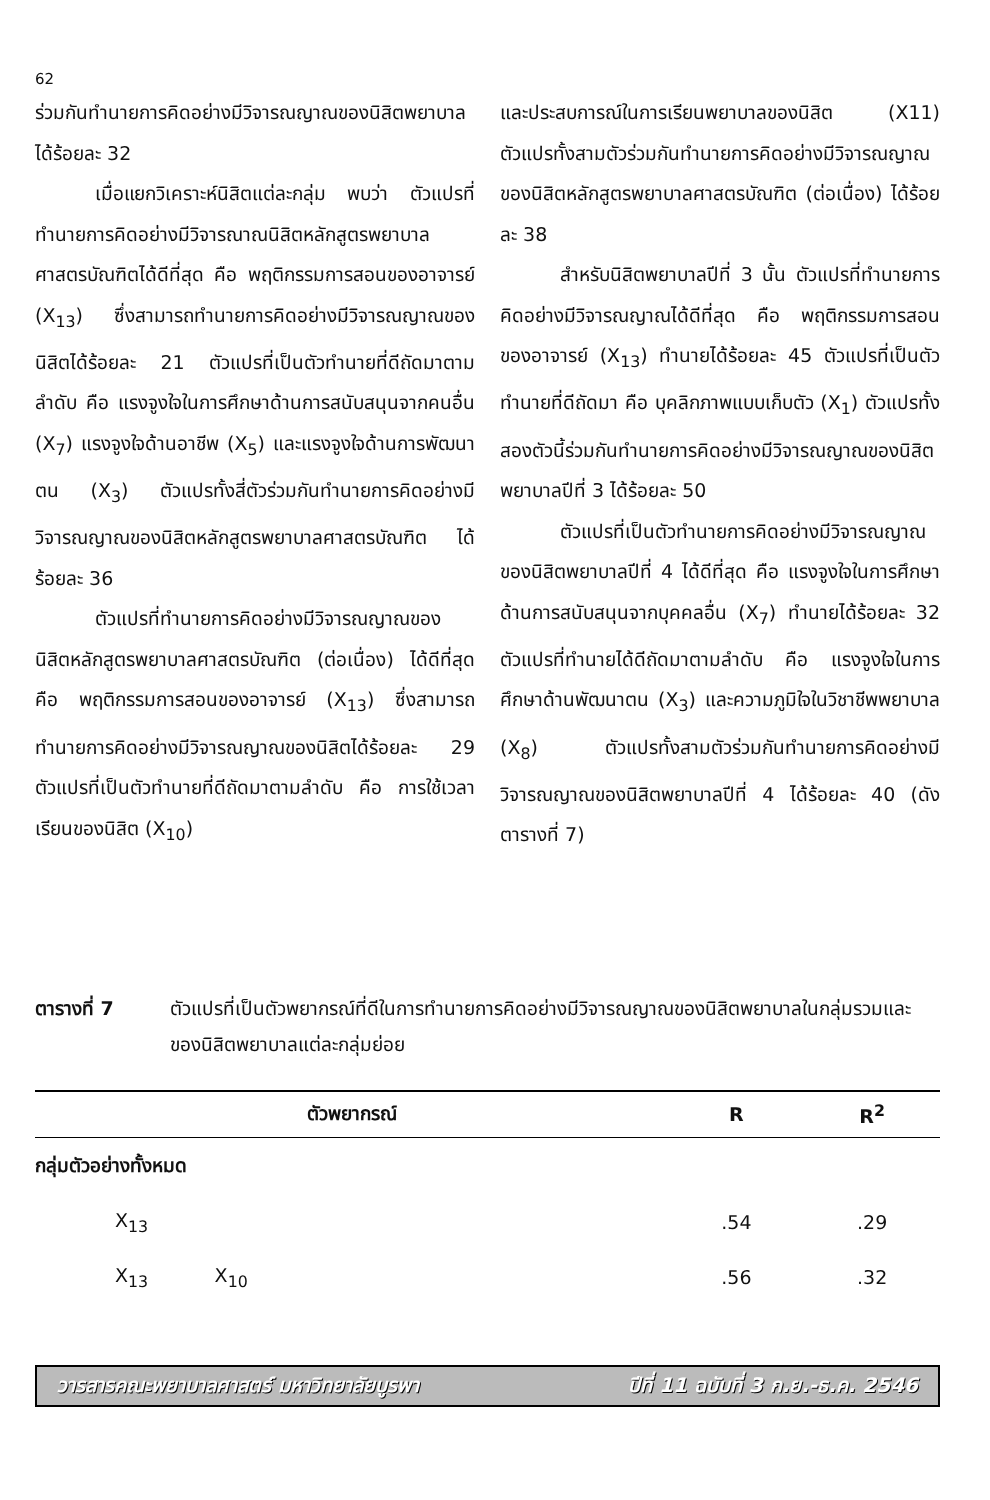62
ร่วมกันทำนายการคิดอย่างมีวิจารณญาณของนิสิตพยาบาลได้ร้อยละ 32
เมื่อแยกวิเคราะห์นิสิตแต่ละกลุ่ม พบว่า ตัวแปรที่ทำนายการคิดอย่างมีวิจารณาณนิสิตหลักสูตรพยาบาลศาสตรบัณฑิตได้ดีที่สุด คือ พฤติกรรมการสอนของอาจารย์ (X<sub>13</sub>) ซึ่งสามารถทำนายการคิดอย่างมีวิจารณญาณของนิสิตได้ร้อยละ 21 ตัวแปรที่เป็นตัวทำนายที่ดีถัดมาตามลำดับ คือ แรงจูงใจในการศึกษาด้านการสนับสนุนจากคนอื่น (X<sub>7</sub>) แรงจูงใจด้านอาชีพ (X<sub>5</sub>) และแรงจูงใจด้านการพัฒนาตน (X<sub>3</sub>) ตัวแปรทั้งสี่ตัวร่วมกันทำนายการคิดอย่างมีวิจารณญาณของนิสิตหลักสูตรพยาบาลศาสตรบัณฑิต ได้ร้อยละ 36
ตัวแปรที่ทำนายการคิดอย่างมีวิจารณญาณของนิสิตหลักสูตรพยาบาลศาสตรบัณฑิต (ต่อเนื่อง) ได้ดีที่สุด คือ พฤติกรรมการสอนของอาจารย์ (X<sub>13</sub>) ซึ่งสามารถทำนายการคิดอย่างมีวิจารณญาณของนิสิตได้ร้อยละ 29 ตัวแปรที่เป็นตัวทำนายที่ดีถัดมาตามลำดับ คือ การใช้เวลาเรียนของนิสิต (X<sub>10</sub>)
และประสบการณ์ในการเรียนพยาบาลของนิสิต (X11) ตัวแปรทั้งสามตัวร่วมกันทำนายการคิดอย่างมีวิจารณญาณของนิสิตหลักสูตรพยาบาลศาสตรบัณฑิต (ต่อเนื่อง) ได้ร้อยละ 38
สำหรับนิสิตพยาบาลปีที่ 3 นั้น ตัวแปรที่ทำนายการคิดอย่างมีวิจารณญาณได้ดีที่สุด คือ พฤติกรรมการสอนของอาจารย์ (X<sub>13</sub>) ทำนายได้ร้อยละ 45 ตัวแปรที่เป็นตัวทำนายที่ดีถัดมา คือ บุคลิกภาพแบบเก็บตัว (X<sub>1</sub>) ตัวแปรทั้งสองตัวนี้ร่วมกันทำนายการคิดอย่างมีวิจารณญาณของนิสิตพยาบาลปีที่ 3 ได้ร้อยละ 50
ตัวแปรที่เป็นตัวทำนายการคิดอย่างมีวิจารณญาณของนิสิตพยาบาลปีที่ 4 ได้ดีที่สุด คือ แรงจูงใจในการศึกษาด้านการสนับสนุนจากบุคคลอื่น (X<sub>7</sub>) ทำนายได้ร้อยละ 32 ตัวแปรที่ทำนายได้ดีถัดมาตามลำดับ คือ แรงจูงใจในการศึกษาด้านพัฒนาตน (X<sub>3</sub>) และความภูมิใจในวิชาชีพพยาบาล (X<sub>8</sub>) ตัวแปรทั้งสามตัวร่วมกันทำนายการคิดอย่างมีวิจารณญาณของนิสิตพยาบาลปีที่ 4 ได้ร้อยละ 40 (ดังตารางที่ 7)
ตารางที่ 7 ตัวแปรที่เป็นตัวพยากรณ์ที่ดีในการทำนายการคิดอย่างมีวิจารณญาณของนิสิตพยาบาลในกลุ่มรวมและของนิสิตพยาบาลแต่ละกลุ่มย่อย
| ตัวพยากรณ์ | R | R<sup>2</sup> |
| --- | --- | --- |
| กลุ่มตัวอย่างทั้งหมด | | |
| X<sub>13</sub> | .54 | .29 |
| X<sub>13</sub> X<sub>10</sub> | .56 | .32 |
วารสารคณะพยาบาลศาสตร์ มหาวิทยาลัยบูรพา ปีที่ 11 ฉบับที่ 3 ก.ย.-ธ.ค. 2546